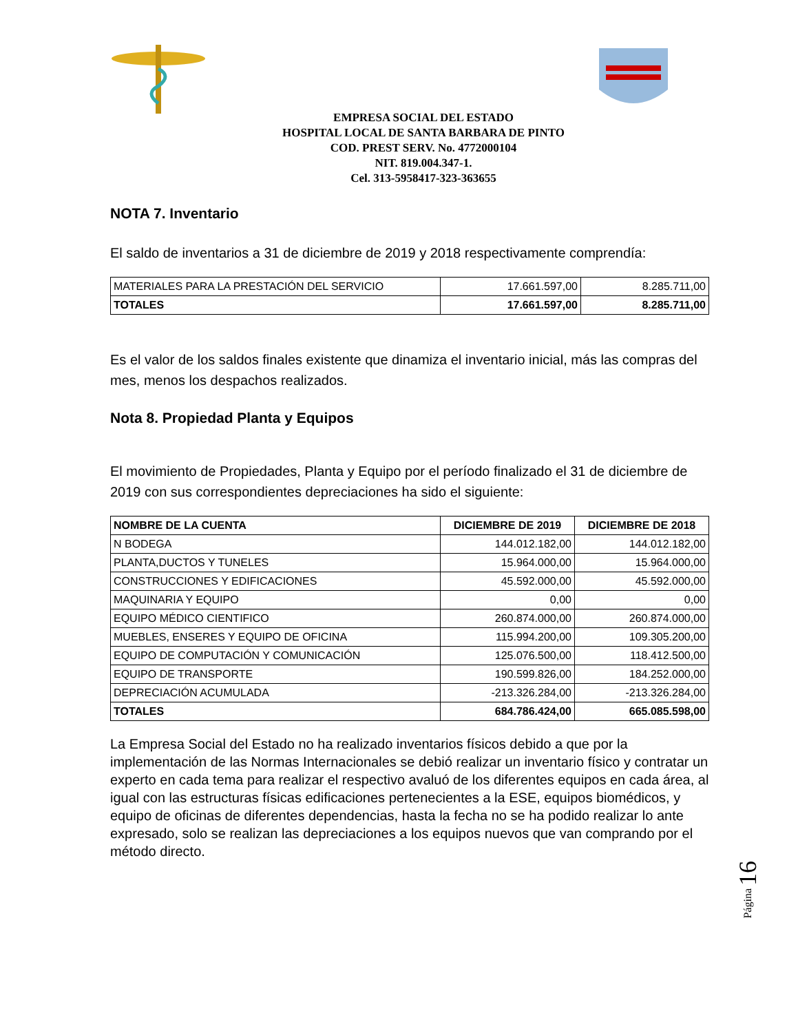EMPRESA SOCIAL DEL ESTADO
HOSPITAL LOCAL DE SANTA BARBARA DE PINTO
COD. PREST SERV. No. 4772000104
NIT. 819.004.347-1.
Cel. 313-5958417-323-363655
NOTA 7. Inventario
El saldo de inventarios a 31 de diciembre de 2019 y 2018 respectivamente comprendía:
| MATERIALES PARA LA PRESTACIÓN DEL SERVICIO | 17.661.597,00 | 8.285.711,00 |
| TOTALES | 17.661.597,00 | 8.285.711,00 |
Es el valor de los saldos finales existente que dinamiza el inventario inicial, más las compras del mes, menos los despachos realizados.
Nota 8. Propiedad Planta y Equipos
El movimiento de Propiedades, Planta y Equipo por el período finalizado el 31 de diciembre de 2019 con sus correspondientes depreciaciones ha sido el siguiente:
| NOMBRE DE LA CUENTA | DICIEMBRE DE 2019 | DICIEMBRE DE 2018 |
| --- | --- | --- |
| N BODEGA | 144.012.182,00 | 144.012.182,00 |
| PLANTA,DUCTOS Y TUNELES | 15.964.000,00 | 15.964.000,00 |
| CONSTRUCCIONES Y EDIFICACIONES | 45.592.000,00 | 45.592.000,00 |
| MAQUINARIA Y EQUIPO | 0,00 | 0,00 |
| EQUIPO MÉDICO CIENTIFICO | 260.874.000,00 | 260.874.000,00 |
| MUEBLES, ENSERES Y EQUIPO DE OFICINA | 115.994.200,00 | 109.305.200,00 |
| EQUIPO DE COMPUTACIÓN Y COMUNICACIÓN | 125.076.500,00 | 118.412.500,00 |
| EQUIPO DE TRANSPORTE | 190.599.826,00 | 184.252.000,00 |
| DEPRECIACIÓN ACUMULADA | -213.326.284,00 | -213.326.284,00 |
| TOTALES | 684.786.424,00 | 665.085.598,00 |
La Empresa Social del Estado no ha realizado inventarios físicos debido a que por la implementación de las Normas Internacionales se debió realizar un inventario físico y contratar un experto en cada tema para realizar el respectivo avaluó de los diferentes equipos en cada área, al igual con las estructuras físicas edificaciones pertenecientes a la ESE, equipos biomédicos, y equipo de oficinas de diferentes dependencias, hasta la fecha no se ha podido realizar lo ante expresado, solo se realizan las depreciaciones a los equipos nuevos que van comprando por el método directo.
Página 16